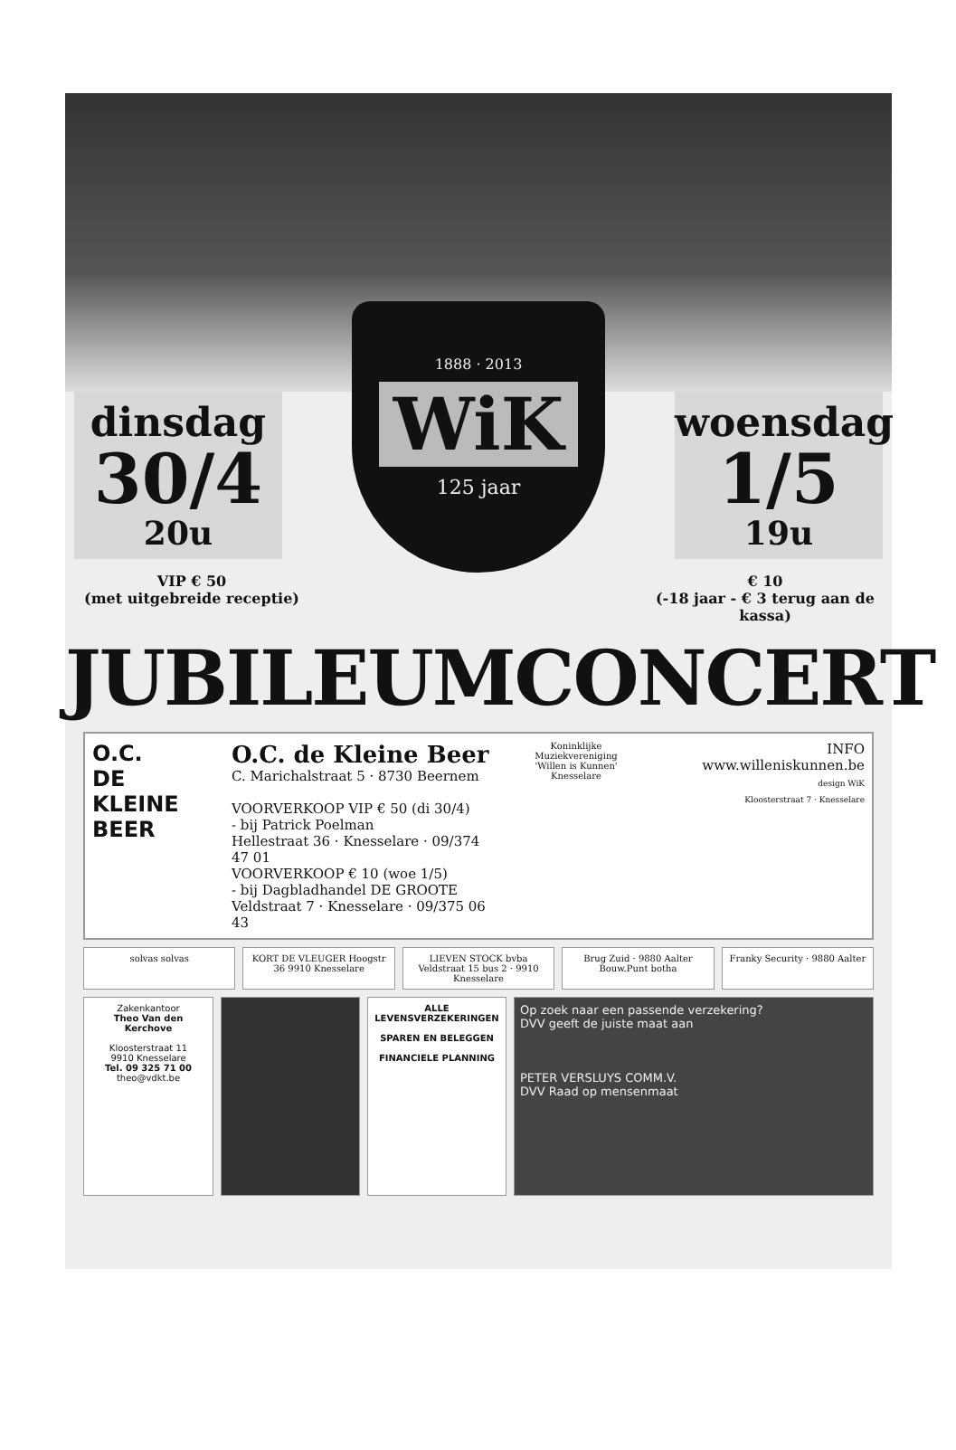dinsdag
30/4
20u
1888 · 2013
WiK
125 jaar
woensdag
1/5
19u
VIP € 50
(met uitgebreide receptie)
€ 10
(-18 jaar - € 3 terug aan de kassa)
JUBILEUMCONCERT
O.C.
DE KLEINE
BEER
O.C. de Kleine Beer
C. Marichalstraat 5 · 8730 Beernem
VOORVERKOOP VIP € 50 (di 30/4)
- bij Patrick Poelman
Hellestraat 36 · Knesselare · 09/374 47 01
VOORVERKOOP € 10 (woe 1/5)
- bij Dagbladhandel DE GROOTE
Veldstraat 7 · Knesselare · 09/375 06 43
Koninklijke Muziekvereniging
'Willen is Kunnen'
Knesselare
INFO
www.willeniskunnen.be
design WiK
Kloosterstraat 7 · Knesselare
solvas solvas KORT DE VLEUGER Hoogstr 36 9910 Knesselare
LIEVEN STOCK bvba Veldstraat 15 bus 2 · 9910 Knesselare
Brug Zuid · 9880 Aalter
Bouw.Punt botha
Franky Security · 9880 Aalter
Zakenkantoor
Theo Van den Kerchove
Kloosterstraat 11
9910 Knesselare
Tel. 09 325 71 00
theo@vdkt.be
ALLE LEVENSVERZEKERINGEN
SPAREN EN BELEGGEN
FINANCIELE PLANNING
Op zoek naar een passende verzekering?
DVV geeft de juiste maat aan
PETER VERSLUYS COMM.V.
DVV Raad op mensenmaat